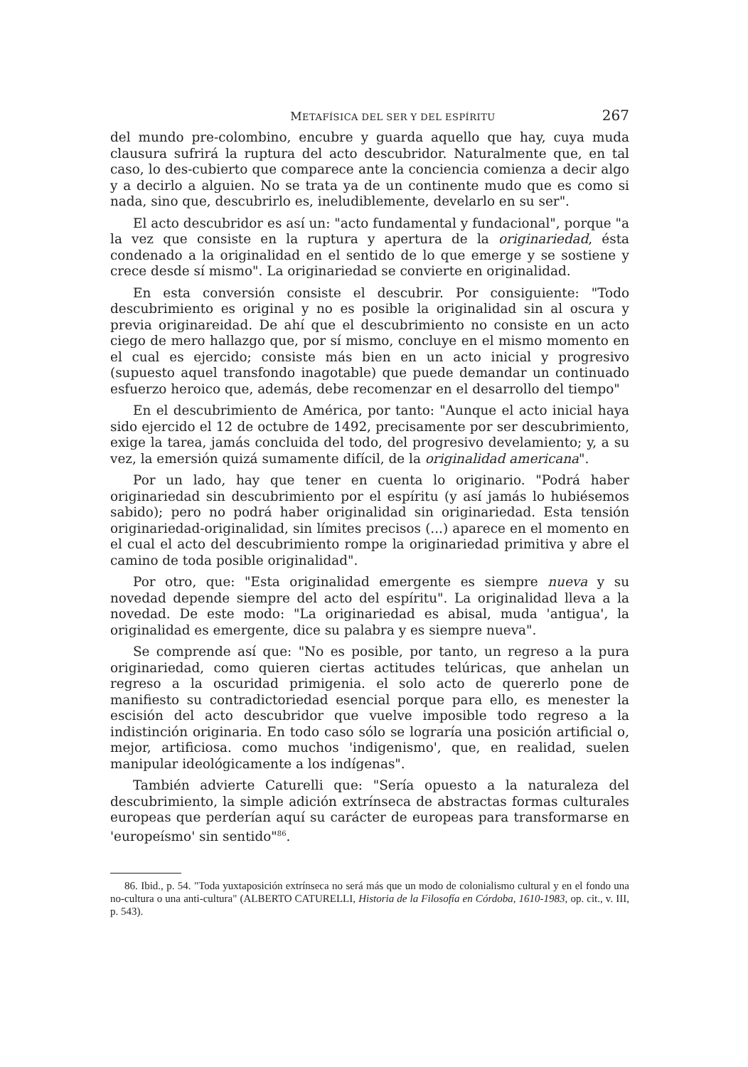METAFÍSICA DEL SER Y DEL ESPÍRITU 267
del mundo pre-colombino, encubre y guarda aquello que hay, cuya muda clausura sufrirá la ruptura del acto descubridor. Naturalmente que, en tal caso, lo des-cubierto que comparece ante la conciencia comienza a decir algo y a decirlo a alguien. No se trata ya de un continente mudo que es como si nada, sino que, descubrirlo es, ineludiblemente, develarlo en su ser".
El acto descubridor es así un: "acto fundamental y fundacional", porque "a la vez que consiste en la ruptura y apertura de la originariedad, ésta condenado a la originalidad en el sentido de lo que emerge y se sostiene y crece desde sí mismo". La originariedad se convierte en originalidad.
En esta conversión consiste el descubrir. Por consiguiente: "Todo descubrimiento es original y no es posible la originalidad sin al oscura y previa originareidad. De ahí que el descubrimiento no consiste en un acto ciego de mero hallazgo que, por sí mismo, concluye en el mismo momento en el cual es ejercido; consiste más bien en un acto inicial y progresivo (supuesto aquel transfondo inagotable) que puede demandar un continuado esfuerzo heroico que, además, debe recomenzar en el desarrollo del tiempo"
En el descubrimiento de América, por tanto: "Aunque el acto inicial haya sido ejercido el 12 de octubre de 1492, precisamente por ser descubrimiento, exige la tarea, jamás concluida del todo, del progresivo develamiento; y, a su vez, la emersión quizá sumamente difícil, de la originalidad americana".
Por un lado, hay que tener en cuenta lo originario. "Podrá haber originariedad sin descubrimiento por el espíritu (y así jamás lo hubiésemos sabido); pero no podrá haber originalidad sin originariedad. Esta tensión originariedad-originalidad, sin límites precisos (...) aparece en el momento en el cual el acto del descubrimiento rompe la originariedad primitiva y abre el camino de toda posible originalidad".
Por otro, que: "Esta originalidad emergente es siempre nueva y su novedad depende siempre del acto del espíritu". La originalidad lleva a la novedad. De este modo: "La originariedad es abisal, muda 'antigua', la originalidad es emergente, dice su palabra y es siempre nueva".
Se comprende así que: "No es posible, por tanto, un regreso a la pura originariedad, como quieren ciertas actitudes telúricas, que anhelan un regreso a la oscuridad primigenia. el solo acto de quererlo pone de manifiesto su contradictoriedad esencial porque para ello, es menester la escisión del acto descubridor que vuelve imposible todo regreso a la indistinción originaria. En todo caso sólo se lograría una posición artificial o, mejor, artificiosa. como muchos 'indigenismo', que, en realidad, suelen manipular ideológicamente a los indígenas".
También advierte Caturelli que: "Sería opuesto a la naturaleza del descubrimiento, la simple adición extrínseca de abstractas formas culturales europeas que perderían aquí su carácter de europeas para transformarse en 'europeísmo' sin sentido"<sup>86</sup>.
86. Ibid., p. 54. "Toda yuxtaposición extrínseca no será más que un modo de colonialismo cultural y en el fondo una no-cultura o una anti-cultura" (ALBERTO CATURELLI, Historia de la Filosofía en Córdoba, 1610-1983, op. cit., v. III, p. 543).